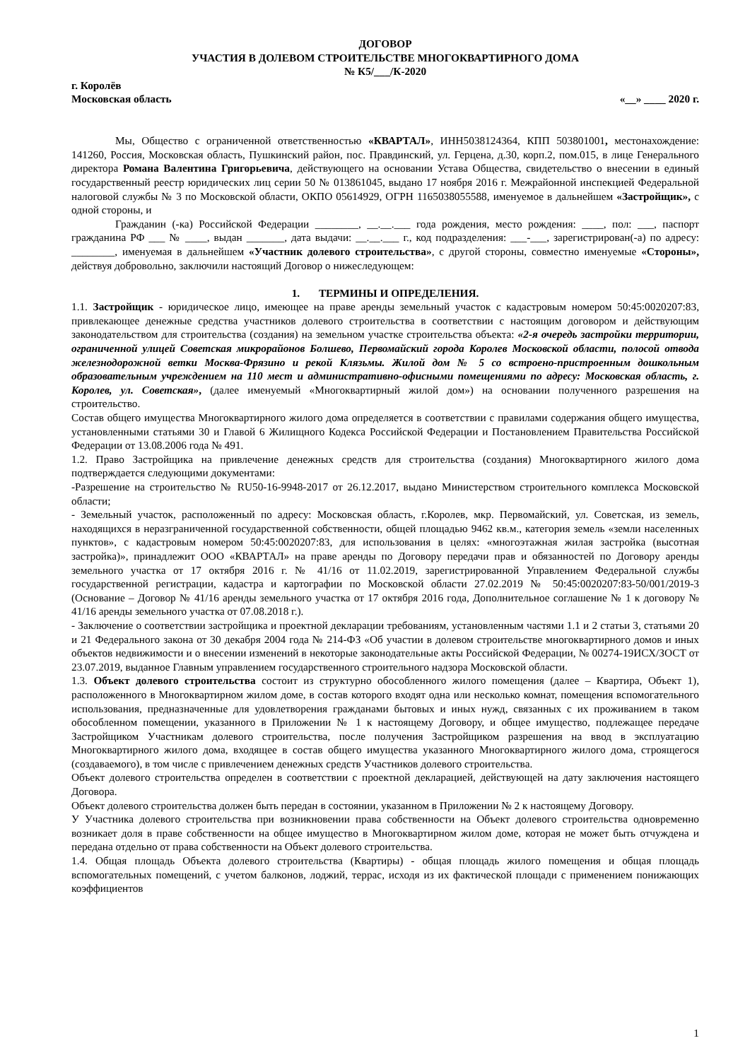ДОГОВОР
УЧАСТИЯ В ДОЛЕВОМ СТРОИТЕЛЬСТВЕ МНОГОКВАРТИРНОГО ДОМА
№ К5/___/К-2020
г. Королёв
Московская область «__» ____ 2020 г.
Мы, Общество с ограниченной ответственностью «КВАРТАЛ», ИНН5038124364, КПП 503801001, местонахождение: 141260, Россия, Московская область, Пушкинский район, пос. Правдинский, ул. Герцена, д.30, корп.2, пом.015, в лице Генерального директора Романа Валентина Григорьевича, действующего на основании Устава Общества, свидетельство о внесении в единый государственный реестр юридических лиц серии 50 № 013861045, выдано 17 ноября 2016 г. Межрайонной инспекцией Федеральной налоговой службы № 3 по Московской области, ОКПО 05614929, ОГРН 1165038055588, именуемое в дальнейшем «Застройщик», с одной стороны, и
Гражданин (-ка) Российской Федерации ________, __.__.___ года рождения, место рождения: ____, пол: ___, паспорт гражданина РФ ___ № ____, выдан _______, дата выдачи: __.__.___ г., код подразделения: ___-___, зарегистрирован(-а) по адресу: ________, именуемая в дальнейшем «Участник долевого строительства», с другой стороны, совместно именуемые «Стороны», действуя добровольно, заключили настоящий Договор о нижеследующем:
1. ТЕРМИНЫ И ОПРЕДЕЛЕНИЯ.
1.1. Застройщик - юридическое лицо, имеющее на праве аренды земельный участок с кадастровым номером 50:45:0020207:83, привлекающее денежные средства участников долевого строительства в соответствии с настоящим договором и действующим законодательством для строительства (создания) на земельном участке строительства объекта: «2-я очередь застройки территории, ограниченной улицей Советская микрорайонов Болшево, Первомайский города Королев Московской области, полосой отвода железнодорожной ветки Москва-Фрязино и рекой Клязьмы. Жилой дом № 5 со встроено-пристроенным дошкольным образовательным учреждением на 110 мест и административно-офисными помещениями по адресу: Московская область, г. Королев, ул. Советская», (далее именуемый «Многоквартирный жилой дом») на основании полученного разрешения на строительство.
Состав общего имущества Многоквартирного жилого дома определяется в соответствии с правилами содержания общего имущества, установленными статьями 30 и Главой 6 Жилищного Кодекса Российской Федерации и Постановлением Правительства Российской Федерации от 13.08.2006 года № 491.
1.2. Право Застройщика на привлечение денежных средств для строительства (создания) Многоквартирного жилого дома подтверждается следующими документами:
-Разрешение на строительство № RU50-16-9948-2017 от 26.12.2017, выдано Министерством строительного комплекса Московской области;
- Земельный участок, расположенный по адресу: Московская область, г.Королев, мкр. Первомайский, ул. Советская, из земель, находящихся в неразграниченной государственной собственности, общей площадью 9462 кв.м., категория земель «земли населенных пунктов», с кадастровым номером 50:45:0020207:83, для использования в целях: «многоэтажная жилая застройка (высотная застройка)», принадлежит ООО «КВАРТАЛ» на праве аренды по Договору передачи прав и обязанностей по Договору аренды земельного участка от 17 октября 2016 г. № 41/16 от 11.02.2019, зарегистрированной Управлением Федеральной службы государственной регистрации, кадастра и картографии по Московской области 27.02.2019 № 50:45:0020207:83-50/001/2019-3 (Основание – Договор № 41/16 аренды земельного участка от 17 октября 2016 года, Дополнительное соглашение № 1 к договору № 41/16 аренды земельного участка от 07.08.2018 г.).
- Заключение о соответствии застройщика и проектной декларации требованиям, установленным частями 1.1 и 2 статьи 3, статьями 20 и 21 Федерального закона от 30 декабря 2004 года № 214-ФЗ «Об участии в долевом строительстве многоквартирного домов и иных объектов недвижимости и о внесении изменений в некоторые законодательные акты Российской Федерации, № 00274-19ИСХ/ЗОСТ от 23.07.2019, выданное Главным управлением государственного строительного надзора Московской области.
1.3. Объект долевого строительства состоит из структурно обособленного жилого помещения (далее – Квартира, Объект 1), расположенного в Многоквартирном жилом доме, в состав которого входят одна или несколько комнат, помещения вспомогательного использования, предназначенные для удовлетворения гражданами бытовых и иных нужд, связанных с их проживанием в таком обособленном помещении, указанного в Приложении № 1 к настоящему Договору, и общее имущество, подлежащее передаче Застройщиком Участникам долевого строительства, после получения Застройщиком разрешения на ввод в эксплуатацию Многоквартирного жилого дома, входящее в состав общего имущества указанного Многоквартирного жилого дома, строящегося (создаваемого), в том числе с привлечением денежных средств Участников долевого строительства.
Объект долевого строительства определен в соответствии с проектной декларацией, действующей на дату заключения настоящего Договора.
Объект долевого строительства должен быть передан в состоянии, указанном в Приложении № 2 к настоящему Договору.
У Участника долевого строительства при возникновении права собственности на Объект долевого строительства одновременно возникает доля в праве собственности на общее имущество в Многоквартирном жилом доме, которая не может быть отчуждена и передана отдельно от права собственности на Объект долевого строительства.
1.4. Общая площадь Объекта долевого строительства (Квартиры) - общая площадь жилого помещения и общая площадь вспомогательных помещений, с учетом балконов, лоджий, террас, исходя из их фактической площади с применением понижающих коэффициентов
1